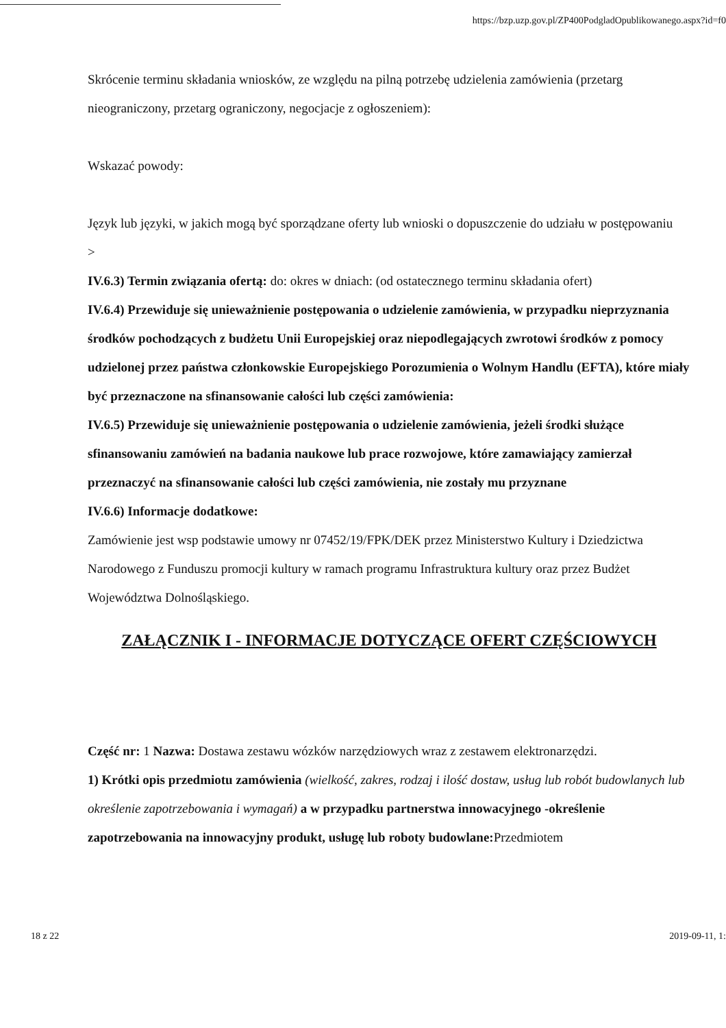https://bzp.uzp.gov.pl/ZP400PodgladOpublikowanego.aspx?id=f0
Skrócenie terminu składania wniosków, ze względu na pilną potrzebę udzielenia zamówienia (przetarg nieograniczony, przetarg ograniczony, negocjacje z ogłoszeniem):
Wskazać powody:
Język lub języki, w jakich mogą być sporządzane oferty lub wnioski o dopuszczenie do udziału w postępowaniu
>
IV.6.3) Termin związania ofertą: do: okres w dniach: (od ostatecznego terminu składania ofert)
IV.6.4) Przewiduje się unieważnienie postępowania o udzielenie zamówienia, w przypadku nieprzyznania środków pochodzących z budżetu Unii Europejskiej oraz niepodlegających zwrotowi środków z pomocy udzielonej przez państwa członkowskie Europejskiego Porozumienia o Wolnym Handlu (EFTA), które miały być przeznaczone na sfinansowanie całości lub części zamówienia:
IV.6.5) Przewiduje się unieważnienie postępowania o udzielenie zamówienia, jeżeli środki służące sfinansowaniu zamówień na badania naukowe lub prace rozwojowe, które zamawiający zamierzał przeznaczyć na sfinansowanie całości lub części zamówienia, nie zostały mu przyznane
IV.6.6) Informacje dodatkowe:
Zamówienie jest wsp podstawie umowy nr 07452/19/FPK/DEK przez Ministerstwo Kultury i Dziedzictwa Narodowego z Funduszu promocji kultury w ramach programu Infrastruktura kultury oraz przez Budżet Województwa Dolnośląskiego.
ZAŁĄCZNIK I - INFORMACJE DOTYCZĄCE OFERT CZĘŚCIOWYCH
Część nr: 1 Nazwa: Dostawa zestawu wózków narzędziowych wraz z zestawem elektronarzędzi.
1) Krótki opis przedmiotu zamówienia (wielkość, zakres, rodzaj i ilość dostaw, usług lub robót budowlanych lub określenie zapotrzebowania i wymagań) a w przypadku partnerstwa innowacyjnego -określenie zapotrzebowania na innowacyjny produkt, usługę lub roboty budowlane: Przedmiotem
18 z 22 2019-09-11, 1: